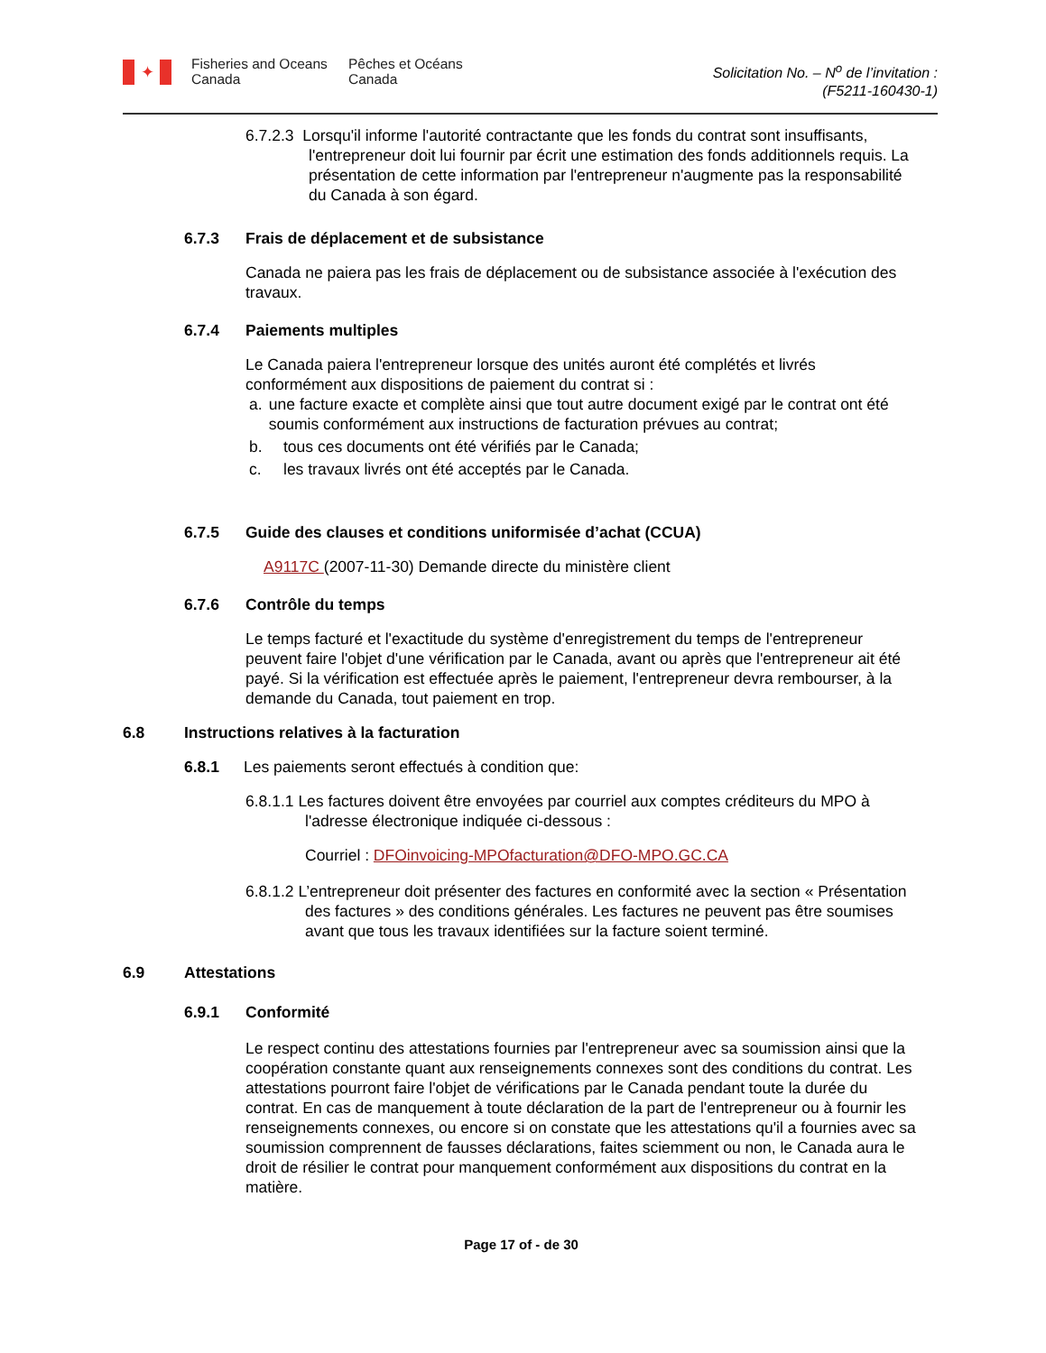✦
Fisheries and Oceans
Canada
Pêches et Océans
Canada
Solicitation No. – N<sup>o</sup> de l’invitation :
(F5211-160430-1)
6.7.2.3 Lorsqu'il informe l'autorité contractante que les fonds du contrat sont insuffisants, l'entrepreneur doit lui fournir par écrit une estimation des fonds additionnels requis. La présentation de cette information par l'entrepreneur n'augmente pas la responsabilité du Canada à son égard.
6.7.3 Frais de déplacement et de subsistance
Canada ne paiera pas les frais de déplacement ou de subsistance associée à l'exécution des travaux.
6.7.4 Paiements multiples
Le Canada paiera l'entrepreneur lorsque des unités auront été complétés et livrés conformément aux dispositions de paiement du contrat si :
a. une facture exacte et complète ainsi que tout autre document exigé par le contrat ont été soumis conformément aux instructions de facturation prévues au contrat;
b. tous ces documents ont été vérifiés par le Canada;
c. les travaux livrés ont été acceptés par le Canada.
6.7.5 Guide des clauses et conditions uniformisée d’achat (CCUA)
A9117C (2007-11-30) Demande directe du ministère client
6.7.6 Contrôle du temps
Le temps facturé et l'exactitude du système d'enregistrement du temps de l'entrepreneur peuvent faire l'objet d'une vérification par le Canada, avant ou après que l'entrepreneur ait été payé. Si la vérification est effectuée après le paiement, l'entrepreneur devra rembourser, à la demande du Canada, tout paiement en trop.
6.8 Instructions relatives à la facturation
6.8.1 Les paiements seront effectués à condition que:
6.8.1.1 Les factures doivent être envoyées par courriel aux comptes créditeurs du MPO à l'adresse électronique indiquée ci-dessous :
Courriel : DFOinvoicing-MPOfacturation@DFO-MPO.GC.CA
6.8.1.2 L’entrepreneur doit présenter des factures en conformité avec la section « Présentation des factures » des conditions générales. Les factures ne peuvent pas être soumises avant que tous les travaux identifiées sur la facture soient terminé.
6.9 Attestations
6.9.1 Conformité
Le respect continu des attestations fournies par l'entrepreneur avec sa soumission ainsi que la coopération constante quant aux renseignements connexes sont des conditions du contrat. Les attestations pourront faire l'objet de vérifications par le Canada pendant toute la durée du contrat. En cas de manquement à toute déclaration de la part de l'entrepreneur ou à fournir les renseignements connexes, ou encore si on constate que les attestations qu'il a fournies avec sa soumission comprennent de fausses déclarations, faites sciemment ou non, le Canada aura le droit de résilier le contrat pour manquement conformément aux dispositions du contrat en la matière.
Page 17 of - de 30